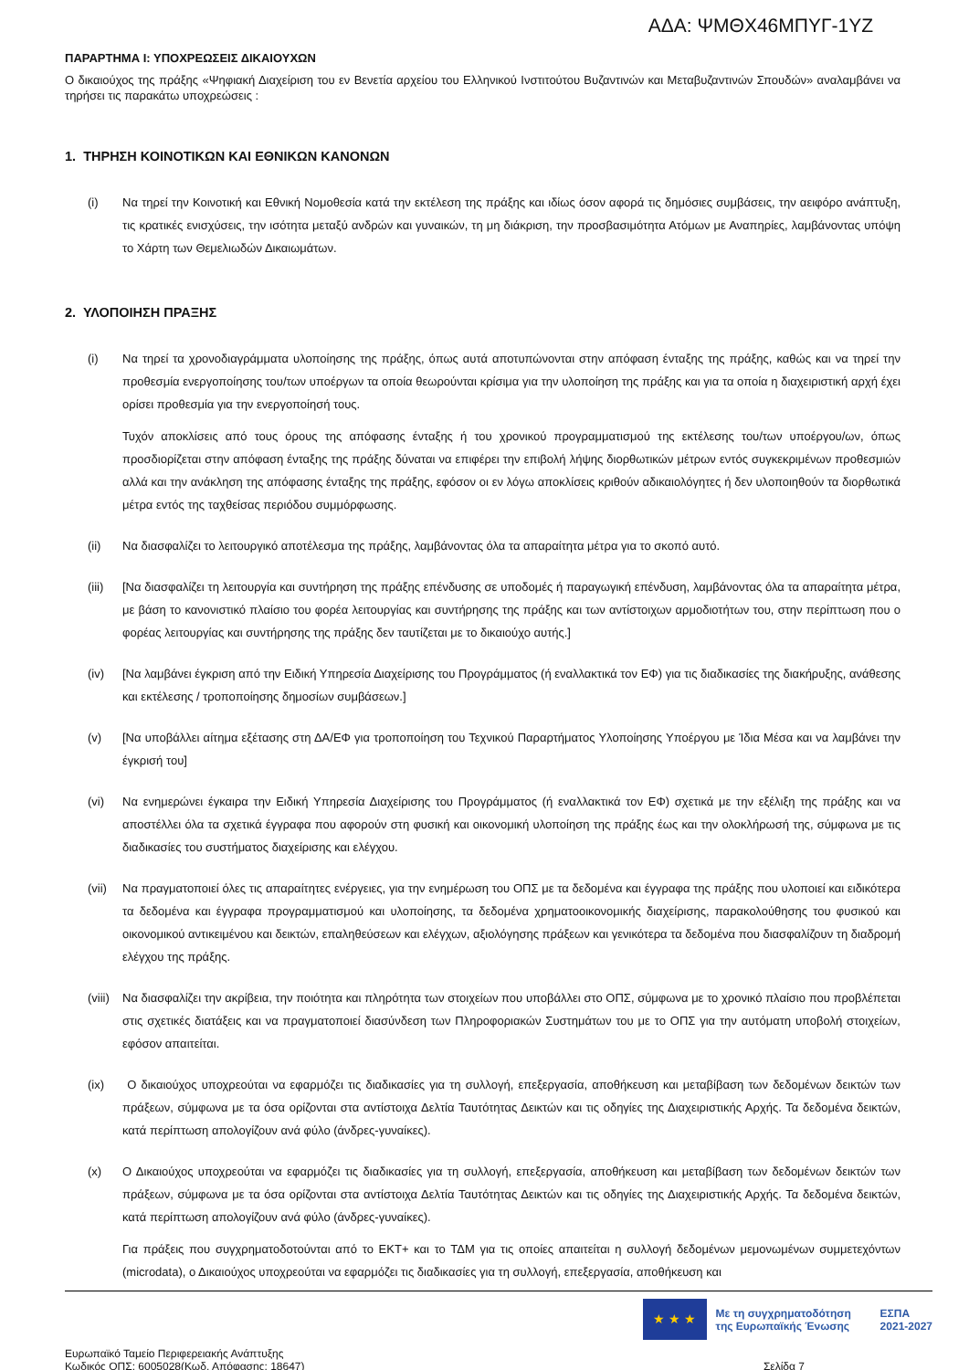ΑΔΑ: ΨΜΘΧ46ΜΠΥΓ-1ΥΖ
ΠΑΡΑΡΤΗΜΑ Ι: ΥΠΟΧΡΕΩΣΕΙΣ ΔΙΚΑΙΟΥΧΩΝ
Ο δικαιούχος της πράξης «Ψηφιακή Διαχείριση του εν Βενετία αρχείου του Ελληνικού Ινστιτούτου Βυζαντινών και Μεταβυζαντινών Σπουδών» αναλαμβάνει να τηρήσει τις παρακάτω υποχρεώσεις :
1. ΤΗΡΗΣΗ ΚΟΙΝΟΤΙΚΩΝ ΚΑΙ ΕΘΝΙΚΩΝ ΚΑΝΟΝΩΝ
(i) Να τηρεί την Κοινοτική και Εθνική Νομοθεσία κατά την εκτέλεση της πράξης και ιδίως όσον αφορά τις δημόσιες συμβάσεις, την αειφόρο ανάπτυξη, τις κρατικές ενισχύσεις, την ισότητα μεταξύ ανδρών και γυναικών, τη μη διάκριση, την προσβασιμότητα Ατόμων με Αναπηρίες, λαμβάνοντας υπόψη το Χάρτη των Θεμελιωδών Δικαιωμάτων.
2. ΥΛΟΠΟΙΗΣΗ ΠΡΑΞΗΣ
(i) Να τηρεί τα χρονοδιαγράμματα υλοποίησης της πράξης, όπως αυτά αποτυπώνονται στην απόφαση ένταξης της πράξης, καθώς και να τηρεί την προθεσμία ενεργοποίησης του/των υποέργων τα οποία θεωρούνται κρίσιμα για την υλοποίηση της πράξης και για τα οποία η διαχειριστική αρχή έχει ορίσει προθεσμία για την ενεργοποίησή τους.
Τυχόν αποκλίσεις από τους όρους της απόφασης ένταξης ή του χρονικού προγραμματισμού της εκτέλεσης του/των υποέργου/ων, όπως προσδιορίζεται στην απόφαση ένταξης της πράξης δύναται να επιφέρει την επιβολή λήψης διορθωτικών μέτρων εντός συγκεκριμένων προθεσμιών αλλά και την ανάκληση της απόφασης ένταξης της πράξης, εφόσον οι εν λόγω αποκλίσεις κριθούν αδικαιολόγητες ή δεν υλοποιηθούν τα διορθωτικά μέτρα εντός της ταχθείσας περιόδου συμμόρφωσης.
(ii) Να διασφαλίζει το λειτουργικό αποτέλεσμα της πράξης, λαμβάνοντας όλα τα απαραίτητα μέτρα για το σκοπό αυτό.
(iii)
[Να διασφαλίζει τη λειτουργία και συντήρηση της πράξης επένδυσης σε υποδομές ή παραγωγική επένδυση, λαμβάνοντας όλα τα απαραίτητα μέτρα, με βάση το κανονιστικό πλαίσιο του φορέα λειτουργίας και συντήρησης της πράξης και των αντίστοιχων αρμοδιοτήτων του, στην περίπτωση που ο φορέας λειτουργίας και συντήρησης της πράξης δεν ταυτίζεται με το δικαιούχο αυτής.]
(iv) [Να λαμβάνει έγκριση από την Ειδική Υπηρεσία Διαχείρισης του Προγράμματος (ή εναλλακτικά τον ΕΦ) για τις διαδικασίες της διακήρυξης, ανάθεσης και εκτέλεσης / τροποποίησης δημοσίων συμβάσεων.]
(v) [Να υποβάλλει αίτημα εξέτασης στη ΔΑ/ΕΦ για τροποποίηση του Τεχνικού Παραρτήματος Υλοποίησης Υποέργου με Ίδια Μέσα και να λαμβάνει την έγκρισή του]
(vi) Να ενημερώνει έγκαιρα την Ειδική Υπηρεσία Διαχείρισης του Προγράμματος (ή εναλλακτικά τον ΕΦ) σχετικά με την εξέλιξη της πράξης και να αποστέλλει όλα τα σχετικά έγγραφα που αφορούν στη φυσική και οικονομική υλοποίηση της πράξης έως και την ολοκλήρωσή της, σύμφωνα με τις διαδικασίες του συστήματος διαχείρισης και ελέγχου.
(vii)
Να πραγματοποιεί όλες τις απαραίτητες ενέργειες, για την ενημέρωση του ΟΠΣ με τα δεδομένα και έγγραφα της πράξης που υλοποιεί και ειδικότερα τα δεδομένα και έγγραφα προγραμματισμού και υλοποίησης, τα δεδομένα χρηματοοικονομικής διαχείρισης, παρακολούθησης του φυσικού και οικονομικού αντικειμένου και δεικτών, επαληθεύσεων και ελέγχων, αξιολόγησης πράξεων και γενικότερα τα δεδομένα που διασφαλίζουν τη διαδρομή ελέγχου της πράξης.
(viii)
Να διασφαλίζει την ακρίβεια, την ποιότητα και πληρότητα των στοιχείων που υποβάλλει στο ΟΠΣ, σύμφωνα με το χρονικό πλαίσιο που προβλέπεται στις σχετικές διατάξεις και να πραγματοποιεί διασύνδεση των Πληροφοριακών Συστημάτων του με το ΟΠΣ για την αυτόματη υποβολή στοιχείων, εφόσον απαιτείται.
(ix) Ο δικαιούχος υποχρεούται να εφαρμόζει τις διαδικασίες για τη συλλογή, επεξεργασία, αποθήκευση και μεταβίβαση των δεδομένων δεικτών των πράξεων, σύμφωνα με τα όσα ορίζονται στα αντίστοιχα Δελτία Ταυτότητας Δεικτών και τις οδηγίες της Διαχειριστικής Αρχής. Τα δεδομένα δεικτών, κατά περίπτωση απολογίζουν ανά φύλο (άνδρες-γυναίκες).
(x) Ο Δικαιούχος υποχρεούται να εφαρμόζει τις διαδικασίες για τη συλλογή, επεξεργασία, αποθήκευση και μεταβίβαση των δεδομένων δεικτών των πράξεων, σύμφωνα με τα όσα ορίζονται στα αντίστοιχα Δελτία Ταυτότητας Δεικτών και τις οδηγίες της Διαχειριστικής Αρχής. Τα δεδομένα δεικτών, κατά περίπτωση απολογίζουν ανά φύλο (άνδρες-γυναίκες).
Για πράξεις που συγχρηματοδοτούνται από το ΕΚΤ+ και το ΤΔΜ για τις οποίες απαιτείται η συλλογή δεδομένων μεμονωμένων συμμετεχόντων (microdata), ο Δικαιούχος υποχρεούται να εφαρμόζει τις διαδικασίες για τη συλλογή, επεξεργασία, αποθήκευση και
★ ★ ★
Με τη συγχρηματοδότηση της Ευρωπαϊκής Ένωσης
ΕΣΠΑ
2021-2027
Ευρωπαϊκό Ταμείο Περιφερειακής Ανάπτυξης
Κωδικός ΟΠΣ: 6005028(Κωδ. Απόφασης: 18647)
Σελίδα 7